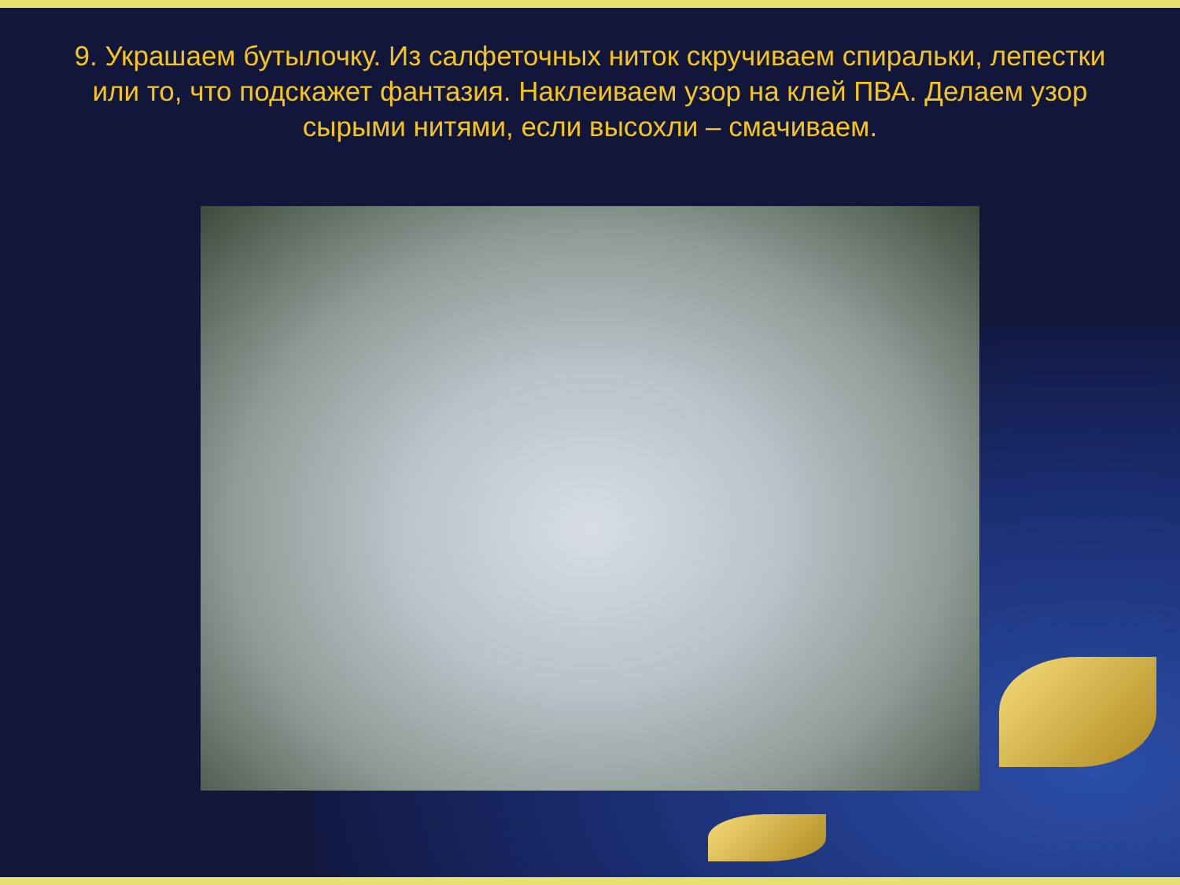9. Украшаем бутылочку. Из салфеточных ниток скручиваем спиральки, лепестки или то, что подскажет фантазия. Наклеиваем узор на клей ПВА. Делаем узор сырыми нитями, если высохли – смачиваем.